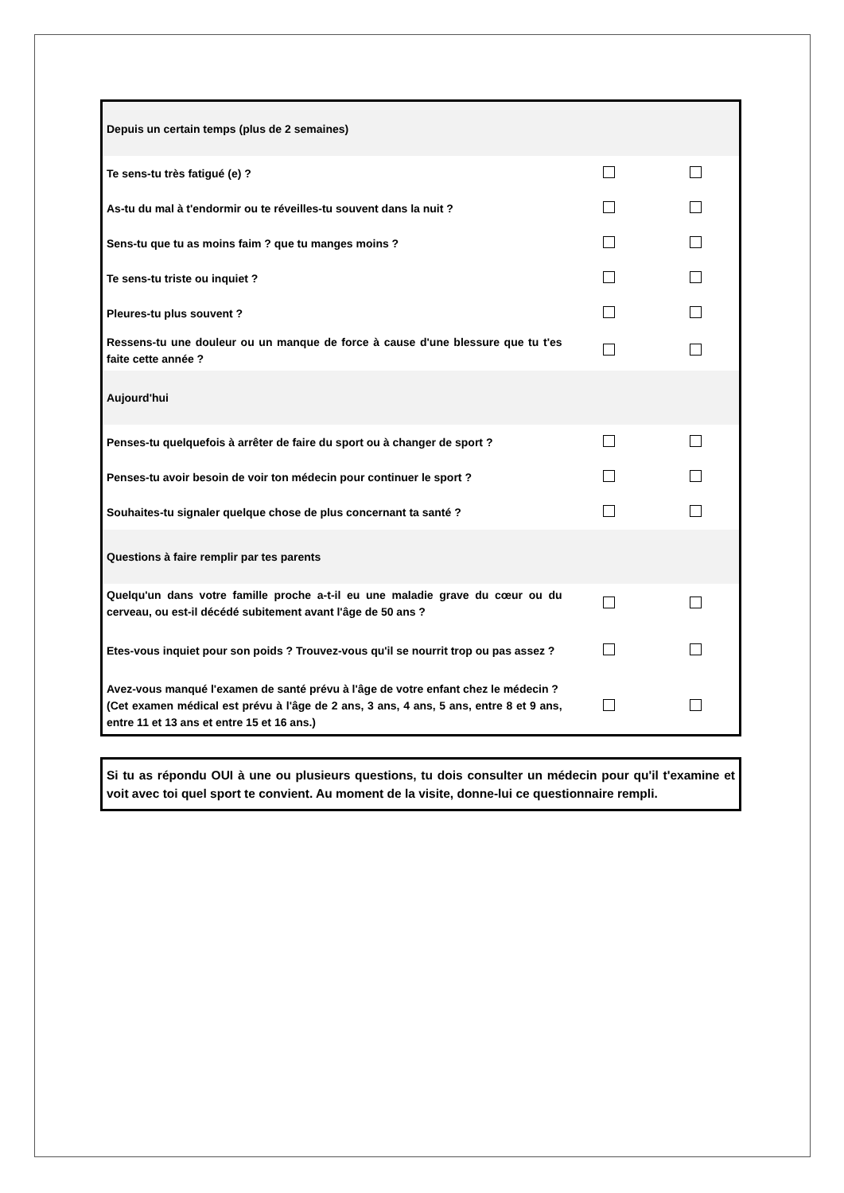| Depuis un certain temps (plus de 2 semaines) | | |
| Te sens-tu très fatigué (e) ? | | |
| As-tu du mal à t'endormir ou te réveilles-tu souvent dans la nuit ? | | |
| Sens-tu que tu as moins faim ? que tu manges moins ? | | |
| Te sens-tu triste ou inquiet ? | | |
| Pleures-tu plus souvent ? | | |
| Ressens-tu une douleur ou un manque de force à cause d'une blessure que tu t'es faite cette année ? | | |
| Aujourd'hui | | |
| Penses-tu quelquefois à arrêter de faire du sport ou à changer de sport ? | | |
| Penses-tu avoir besoin de voir ton médecin pour continuer le sport ? | | |
| Souhaites-tu signaler quelque chose de plus concernant ta santé ? | | |
| Questions à faire remplir par tes parents | | |
| Quelqu'un dans votre famille proche a-t-il eu une maladie grave du cœur ou du cerveau, ou est-il décédé subitement avant l'âge de 50 ans ? | | |
| Etes-vous inquiet pour son poids ? Trouvez-vous qu'il se nourrit trop ou pas assez ? | | |
| Avez-vous manqué l'examen de santé prévu à l'âge de votre enfant chez le médecin ? (Cet examen médical est prévu à l'âge de 2 ans, 3 ans, 4 ans, 5 ans, entre 8 et 9 ans, entre 11 et 13 ans et entre 15 et 16 ans.) | | |
Si tu as répondu OUI à une ou plusieurs questions, tu dois consulter un médecin pour qu'il t'examine et voit avec toi quel sport te convient. Au moment de la visite, donne-lui ce questionnaire rempli.